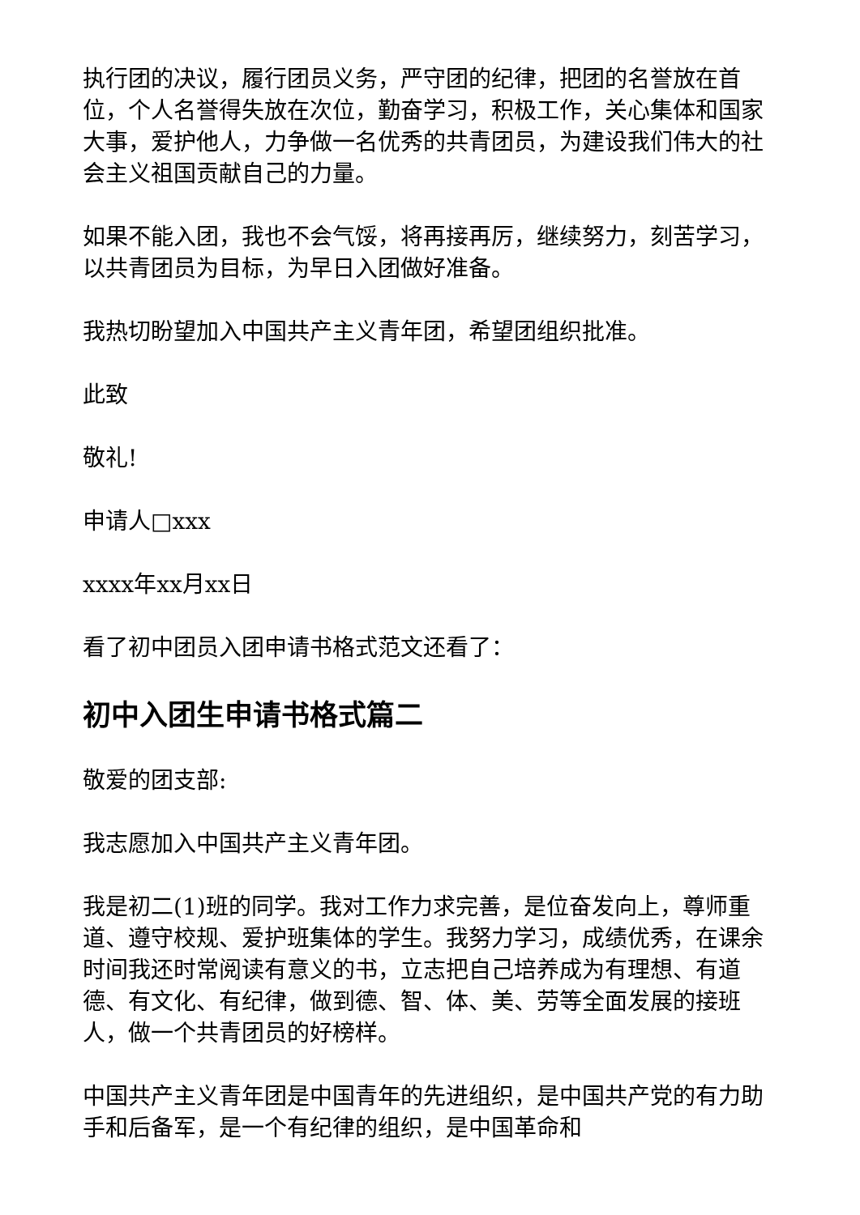执行团的决议，履行团员义务，严守团的纪律，把团的名誉放在首位，个人名誉得失放在次位，勤奋学习，积极工作，关心集体和国家大事，爱护他人，力争做一名优秀的共青团员，为建设我们伟大的社会主义祖国贡献自己的力量。
如果不能入团，我也不会气馁，将再接再厉，继续努力，刻苦学习，以共青团员为目标，为早日入团做好准备。
我热切盼望加入中国共产主义青年团，希望团组织批准。
此致
敬礼!
申请人□xxx
xxxx年xx月xx日
看了初中团员入团申请书格式范文还看了：
初中入团生申请书格式篇二
敬爱的团支部:
我志愿加入中国共产主义青年团。
我是初二(1)班的同学。我对工作力求完善，是位奋发向上，尊师重道、遵守校规、爱护班集体的学生。我努力学习，成绩优秀，在课余时间我还时常阅读有意义的书，立志把自己培养成为有理想、有道德、有文化、有纪律，做到德、智、体、美、劳等全面发展的接班人，做一个共青团员的好榜样。
中国共产主义青年团是中国青年的先进组织，是中国共产党的有力助手和后备军，是一个有纪律的组织，是中国革命和